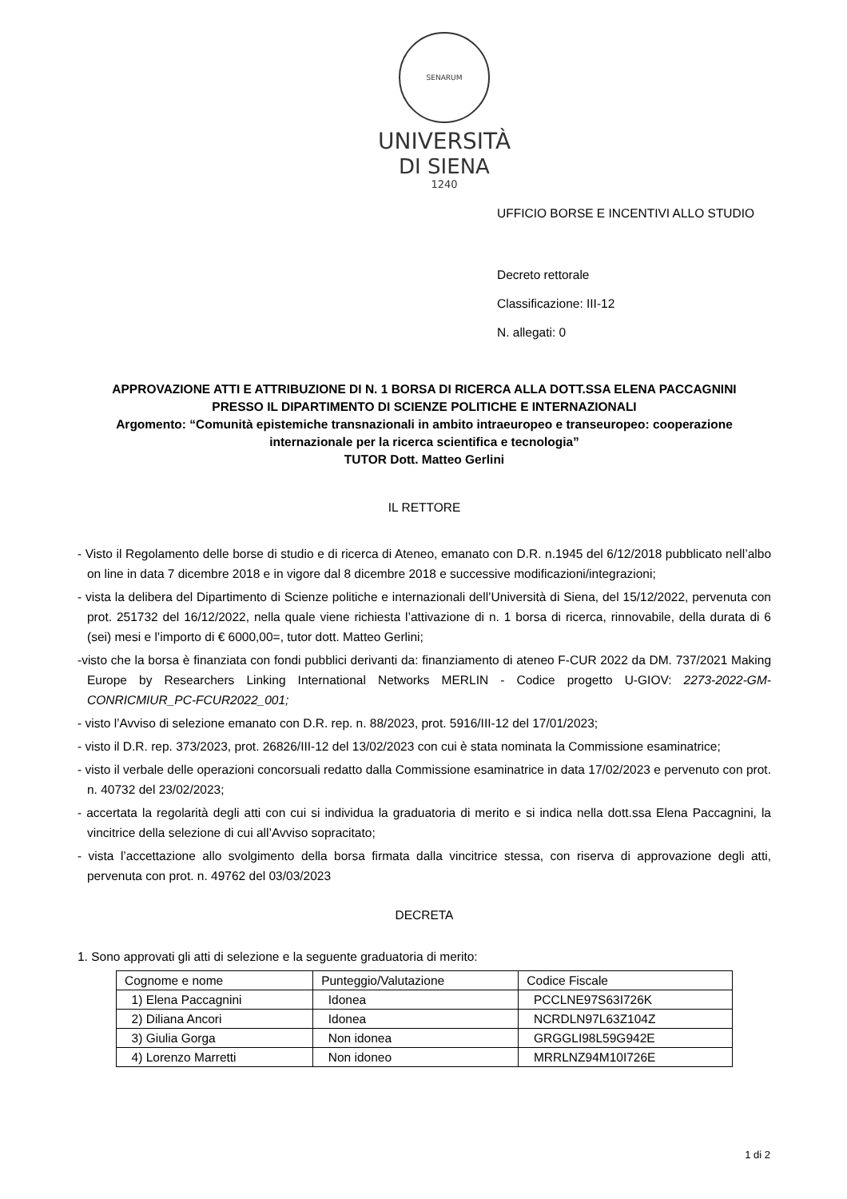SENARUM
UNIVERSITÀ
DI SIENA
1240
UFFICIO BORSE E INCENTIVI ALLO STUDIO
Decreto rettorale
Classificazione: III-12
N. allegati: 0
APPROVAZIONE ATTI E ATTRIBUZIONE DI N. 1 BORSA DI RICERCA ALLA DOTT.SSA ELENA PACCAGNINI
PRESSO IL DIPARTIMENTO DI SCIENZE POLITICHE E INTERNAZIONALI
Argomento: “Comunità epistemiche transnazionali in ambito intraeuropeo e transeuropeo: cooperazione internazionale per la ricerca scientifica e tecnologia”
TUTOR Dott. Matteo Gerlini
IL RETTORE
- Visto il Regolamento delle borse di studio e di ricerca di Ateneo, emanato con D.R. n.1945 del 6/12/2018 pubblicato nell’albo on line in data 7 dicembre 2018 e in vigore dal 8 dicembre 2018 e successive modificazioni/integrazioni;
- vista la delibera del Dipartimento di Scienze politiche e internazionali dell’Università di Siena, del 15/12/2022, pervenuta con prot. 251732 del 16/12/2022, nella quale viene richiesta l’attivazione di n. 1 borsa di ricerca, rinnovabile, della durata di 6 (sei) mesi e l’importo di € 6000,00=, tutor dott. Matteo Gerlini;
-visto che la borsa è finanziata con fondi pubblici derivanti da: finanziamento di ateneo F-CUR 2022 da DM. 737/2021 Making Europe by Researchers Linking International Networks MERLIN - Codice progetto U-GIOV: 2273-2022-GM-CONRICMIUR_PC-FCUR2022_001;
- visto l’Avviso di selezione emanato con D.R. rep. n. 88/2023, prot. 5916/III-12 del 17/01/2023;
- visto il D.R. rep. 373/2023, prot. 26826/III-12 del 13/02/2023 con cui è stata nominata la Commissione esaminatrice;
- visto il verbale delle operazioni concorsuali redatto dalla Commissione esaminatrice in data 17/02/2023 e pervenuto con prot. n. 40732 del 23/02/2023;
- accertata la regolarità degli atti con cui si individua la graduatoria di merito e si indica nella dott.ssa Elena Paccagnini, la vincitrice della selezione di cui all’Avviso sopracitato;
- vista l’accettazione allo svolgimento della borsa firmata dalla vincitrice stessa, con riserva di approvazione degli atti, pervenuta con prot. n. 49762 del 03/03/2023
DECRETA
1. Sono approvati gli atti di selezione e la seguente graduatoria di merito:
| Cognome e nome | Punteggio/Valutazione | Codice Fiscale |
| 1) Elena Paccagnini | Idonea | PCCLNE97S63I726K |
| 2) Diliana Ancori | Idonea | NCRDLN97L63Z104Z |
| 3) Giulia Gorga | Non idonea | GRGGLI98L59G942E |
| 4) Lorenzo Marretti | Non idoneo | MRRLNZ94M10I726E |
1 di 2